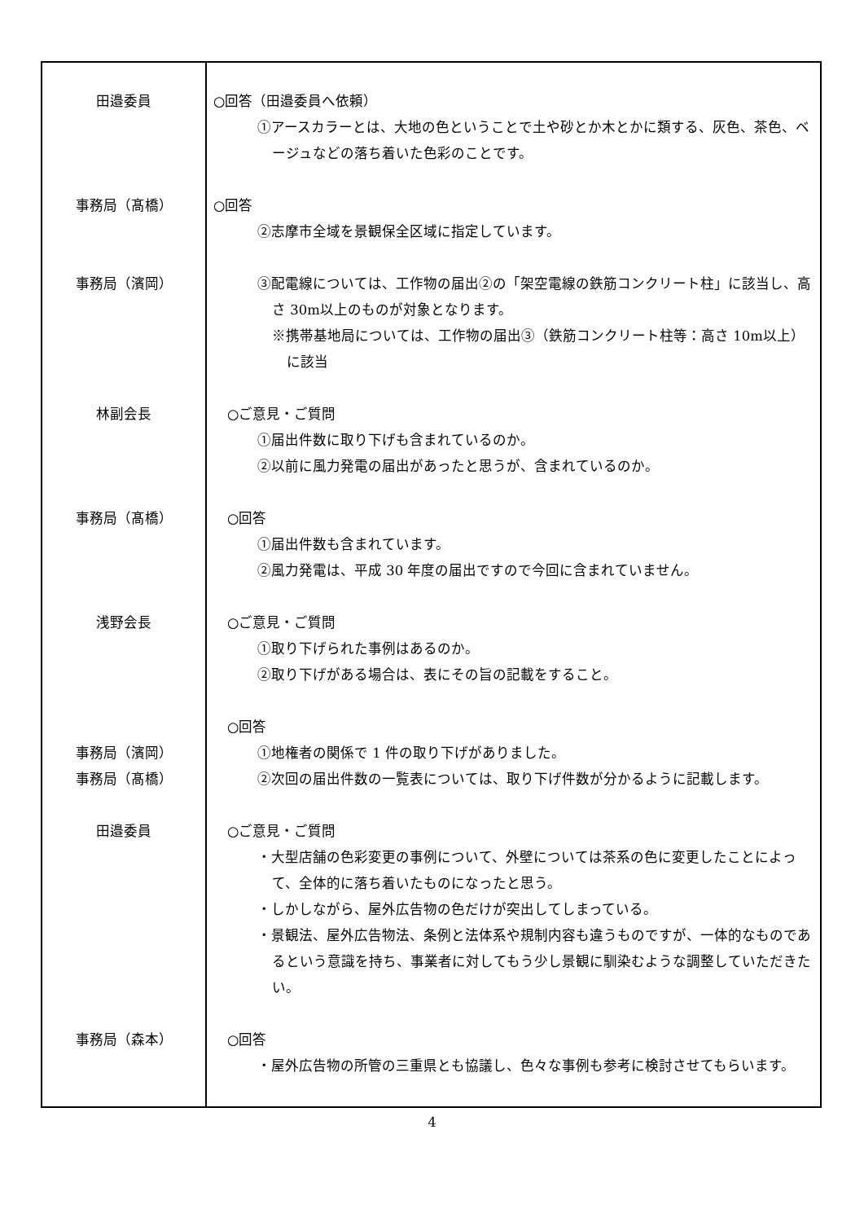| 田邉委員 事務局（髙橋） 事務局（濱岡） 林副会長 事務局（髙橋） 浅野会長 事務局（濱岡） 事務局（髙橋） 田邉委員 事務局（森本） | ○回答（田邉委員へ依頼） ①アースカラーとは、大地の色ということで土や砂とか木とかに類する、灰色、茶色、ベージュなどの落ち着いた色彩のことです。 ○回答 ②志摩市全域を景観保全区域に指定しています。 ③配電線については、工作物の届出②の「架空電線の鉄筋コンクリート柱」に該当し、高さ 30m以上のものが対象となります。 ※携帯基地局については、工作物の届出③（鉄筋コンクリート柱等：高さ 10m以上）に該当 ○ご意見・ご質問 ①届出件数に取り下げも含まれているのか。 ②以前に風力発電の届出があったと思うが、含まれているのか。 ○回答 ①届出件数も含まれています。 ②風力発電は、平成 30 年度の届出ですので今回に含まれていません。 ○ご意見・ご質問 ①取り下げられた事例はあるのか。 ②取り下げがある場合は、表にその旨の記載をすること。 ○回答 ①地権者の関係で 1 件の取り下げがありました。 ②次回の届出件数の一覧表については、取り下げ件数が分かるように記載します。 ○ご意見・ご質問 ・大型店舗の色彩変更の事例について、外壁については茶系の色に変更したことによって、全体的に落ち着いたものになったと思う。 ・しかしながら、屋外広告物の色だけが突出してしまっている。 ・景観法、屋外広告物法、条例と法体系や規制内容も違うものですが、一体的なものであるという意識を持ち、事業者に対してもう少し景観に馴染むような調整していただきたい。 ○回答 ・屋外広告物の所管の三重県とも協議し、色々な事例も参考に検討させてもらいます。 |
4